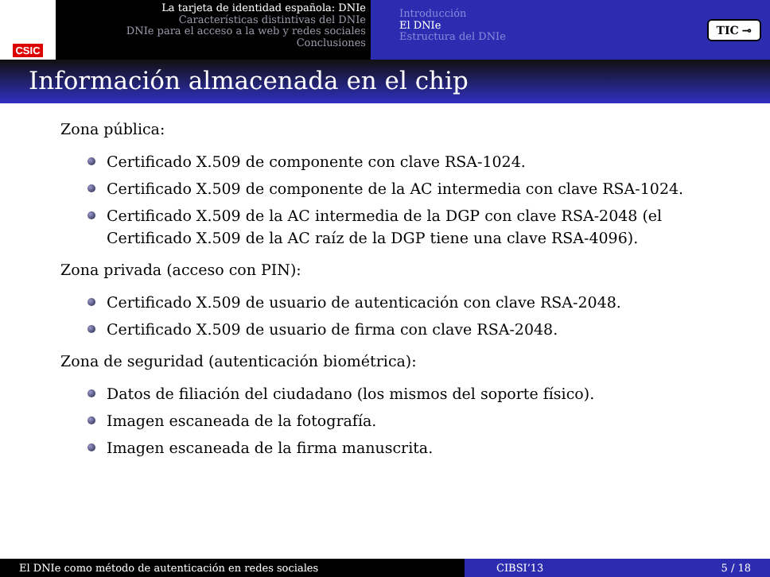CSIC
La tarjeta de identidad española: DNIe
Características distintivas del DNIe
DNIe para el acceso a la web y redes sociales
Conclusiones
Introducción
El DNIe
Estructura del DNIe
TIC ⊸
Información almacenada en el chip
Zona pública:
Certificado X.509 de componente con clave RSA-1024.
Certificado X.509 de componente de la AC intermedia con clave RSA-1024.
Certificado X.509 de la AC intermedia de la DGP con clave RSA-2048 (el Certificado X.509 de la AC raíz de la DGP tiene una clave RSA-4096).
Zona privada (acceso con PIN):
Certificado X.509 de usuario de autenticación con clave RSA-2048.
Certificado X.509 de usuario de firma con clave RSA-2048.
Zona de seguridad (autenticación biométrica):
Datos de filiación del ciudadano (los mismos del soporte físico).
Imagen escaneada de la fotografía.
Imagen escaneada de la firma manuscrita.
El DNIe como método de autenticación en redes sociales CIBSI’13 5 / 18